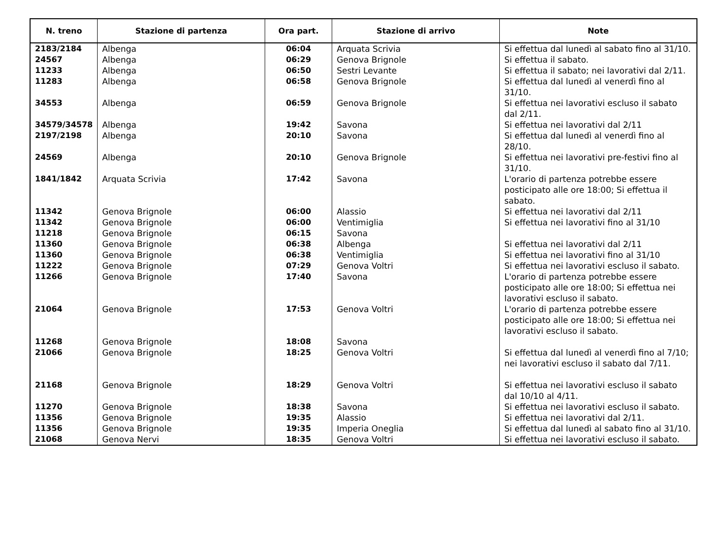| N. treno | Stazione di partenza | Ora part. | Stazione di arrivo | Note |
| --- | --- | --- | --- | --- |
| 2183/2184 | Albenga | 06:04 | Arquata Scrivia | Si effettua dal lunedì al sabato fino al 31/10. |
| 24567 | Albenga | 06:29 | Genova Brignole | Si effettua il sabato. |
| 11233 | Albenga | 06:50 | Sestri Levante | Si effettua il sabato; nei lavorativi dal 2/11. |
| 11283 | Albenga | 06:58 | Genova Brignole | Si effettua dal lunedì al venerdì fino al 31/10. |
| 34553 | Albenga | 06:59 | Genova Brignole | Si effettua nei lavorativi escluso il sabato dal 2/11. |
| 34579/34578 | Albenga | 19:42 | Savona | Si effettua nei lavorativi dal 2/11 |
| 2197/2198 | Albenga | 20:10 | Savona | Si effettua dal lunedì al venerdì fino al 28/10. |
| 24569 | Albenga | 20:10 | Genova Brignole | Si effettua nei lavorativi pre-festivi fino al 31/10. |
| 1841/1842 | Arquata Scrivia | 17:42 | Savona | L'orario di partenza potrebbe essere posticipato alle ore 18:00; Si effettua il sabato. |
| 11342 | Genova Brignole | 06:00 | Alassio | Si effettua nei lavorativi dal 2/11 |
| 11342 | Genova Brignole | 06:00 | Ventimiglia | Si effettua nei lavorativi fino al 31/10 |
| 11218 | Genova Brignole | 06:15 | Savona | |
| 11360 | Genova Brignole | 06:38 | Albenga | Si effettua nei lavorativi dal 2/11 |
| 11360 | Genova Brignole | 06:38 | Ventimiglia | Si effettua nei lavorativi fino al 31/10 |
| 11222 | Genova Brignole | 07:29 | Genova Voltri | Si effettua nei lavorativi escluso il sabato. |
| 11266 | Genova Brignole | 17:40 | Savona | L'orario di partenza potrebbe essere posticipato alle ore 18:00; Si effettua nei lavorativi escluso il sabato. |
| 21064 | Genova Brignole | 17:53 | Genova Voltri | L'orario di partenza potrebbe essere posticipato alle ore 18:00; Si effettua nei lavorativi escluso il sabato. |
| 11268 | Genova Brignole | 18:08 | Savona | |
| 21066 | Genova Brignole | 18:25 | Genova Voltri | Si effettua dal lunedì al venerdì fino al 7/10; nei lavorativi escluso il sabato dal 7/11. |
| 21168 | Genova Brignole | 18:29 | Genova Voltri | Si effettua nei lavorativi escluso il sabato dal 10/10 al 4/11. |
| 11270 | Genova Brignole | 18:38 | Savona | Si effettua nei lavorativi escluso il sabato. |
| 11356 | Genova Brignole | 19:35 | Alassio | Si effettua nei lavorativi dal 2/11. |
| 11356 | Genova Brignole | 19:35 | Imperia Oneglia | Si effettua dal lunedì al sabato fino al 31/10. |
| 21068 | Genova Nervi | 18:35 | Genova Voltri | Si effettua nei lavorativi escluso il sabato. |